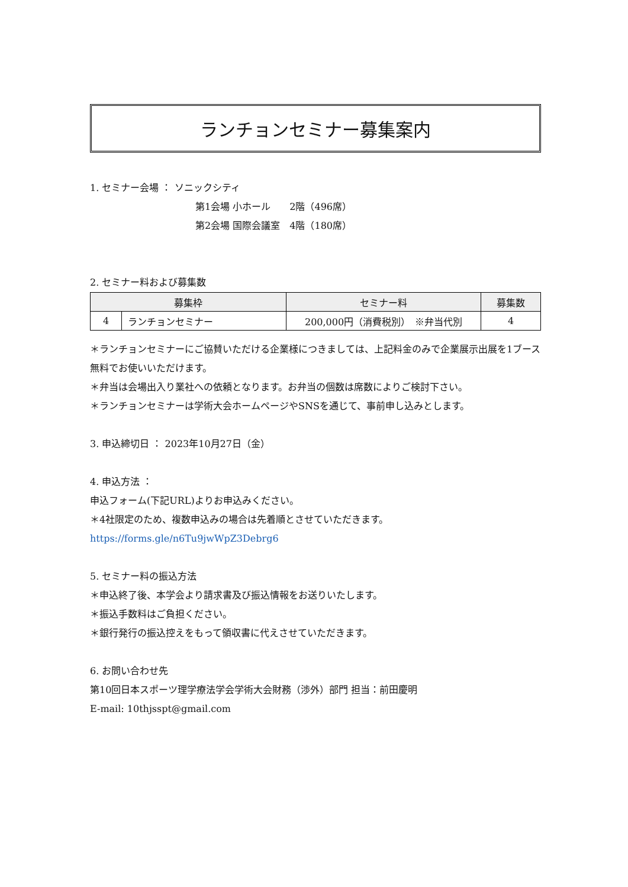ランチョンセミナー募集案内
1. セミナー会場 ： ソニックシティ
第1会場 小ホール　　2階（496席）
第2会場 国際会議室　4階（180席）
2. セミナー料および募集数
| 募集枠 | | セミナー料 | 募集数 |
| --- | --- | --- | --- |
| 4 | ランチョンセミナー | 200,000円（消費税別） ※弁当代別 | 4 |
＊ランチョンセミナーにご協賛いただける企業様につきましては、上記料金のみで企業展示出展を1ブース無料でお使いいただけます。
＊弁当は会場出入り業社への依頼となります。お弁当の個数は席数によりご検討下さい。
＊ランチョンセミナーは学術大会ホームページやSNSを通じて、事前申し込みとします。
3. 申込締切日 ： 2023年10月27日（金）
4. 申込方法 ：
申込フォーム(下記URL)よりお申込みください。
＊4社限定のため、複数申込みの場合は先着順とさせていただきます。
https://forms.gle/n6Tu9jwWpZ3Debrg6
5. セミナー料の振込方法
＊申込終了後、本学会より請求書及び振込情報をお送りいたします。
＊振込手数料はご負担ください。
＊銀行発行の振込控えをもって領収書に代えさせていただきます。
6. お問い合わせ先
第10回日本スポーツ理学療法学会学術大会財務（渉外）部門 担当：前田慶明
E-mail: 10thjsspt@gmail.com